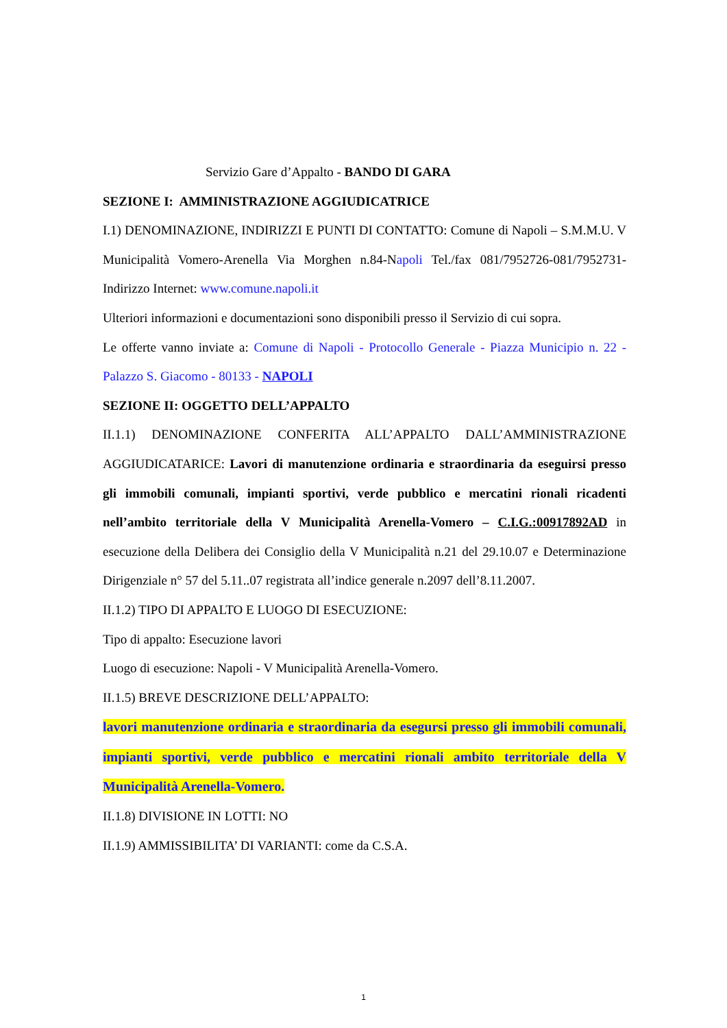Servizio Gare d’Appalto - BANDO DI GARA
SEZIONE I: AMMINISTRAZIONE AGGIUDICATRICE
I.1) DENOMINAZIONE, INDIRIZZI E PUNTI DI CONTATTO: Comune di Napoli – S.M.M.U. V Municipalità Vomero-Arenella Via Morghen n.84-Napoli Tel./fax 081/7952726-081/7952731- Indirizzo Internet: www.comune.napoli.it
Ulteriori informazioni e documentazioni sono disponibili presso il Servizio di cui sopra.
Le offerte vanno inviate a: Comune di Napoli - Protocollo Generale - Piazza Municipio n. 22 - Palazzo S. Giacomo - 80133 - NAPOLI
SEZIONE II: OGGETTO DELL’APPALTO
II.1.1) DENOMINAZIONE CONFERITA ALL’APPALTO DALL’AMMINISTRAZIONE AGGIUDICATARICE: Lavori di manutenzione ordinaria e straordinaria da eseguirsi presso gli immobili comunali, impianti sportivi, verde pubblico e mercatini rionali ricadenti nell’ambito territoriale della V Municipalità Arenella-Vomero – C.I.G.:00917892AD in esecuzione della Delibera dei Consiglio della V Municipalità n.21 del 29.10.07 e Determinazione Dirigenziale n° 57 del 5.11..07 registrata all’indice generale n.2097 dell’8.11.2007.
II.1.2) TIPO DI APPALTO E LUOGO DI ESECUZIONE:
Tipo di appalto: Esecuzione lavori
Luogo di esecuzione: Napoli - V Municipalità Arenella-Vomero.
II.1.5) BREVE DESCRIZIONE DELL’APPALTO:
lavori manutenzione ordinaria e straordinaria da esegursi presso gli immobili comunali, impianti sportivi, verde pubblico e mercatini rionali ambito territoriale della V Municipalità Arenella-Vomero.
II.1.8) DIVISIONE IN LOTTI: NO
II.1.9) AMMISSIBILITA’ DI VARIANTI: come da C.S.A.
1